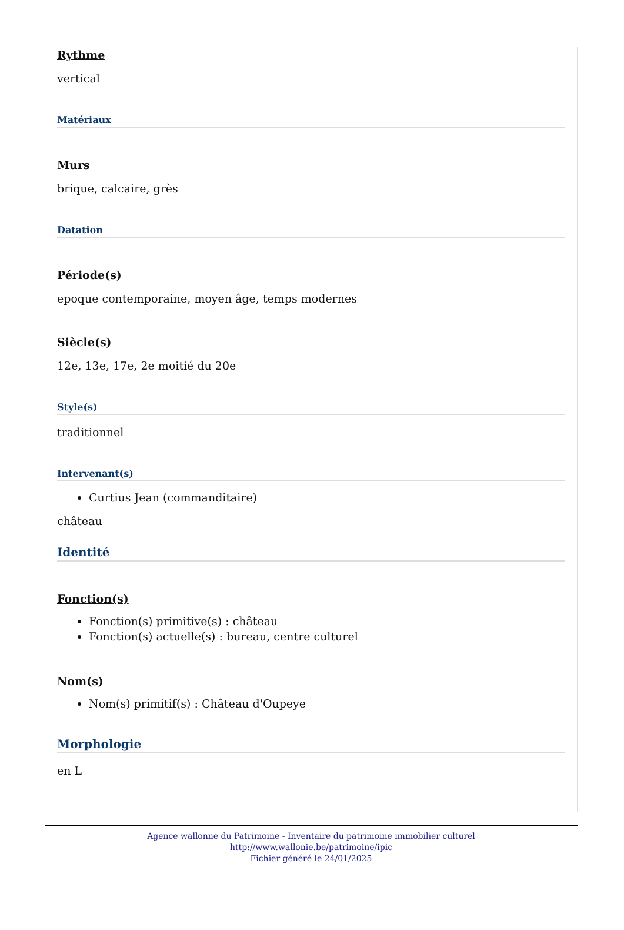Rythme
vertical
Matériaux
Murs
brique, calcaire, grès
Datation
Période(s)
epoque contemporaine, moyen âge, temps modernes
Siècle(s)
12e, 13e, 17e, 2e moitié du 20e
Style(s)
traditionnel
Intervenant(s)
Curtius Jean (commanditaire)
château
Identité
Fonction(s)
Fonction(s) primitive(s) : château
Fonction(s) actuelle(s) : bureau, centre culturel
Nom(s)
Nom(s) primitif(s) : Château d'Oupeye
Morphologie
en L
Agence wallonne du Patrimoine - Inventaire du patrimoine immobilier culturel
http://www.wallonie.be/patrimoine/ipic
Fichier généré le 24/01/2025